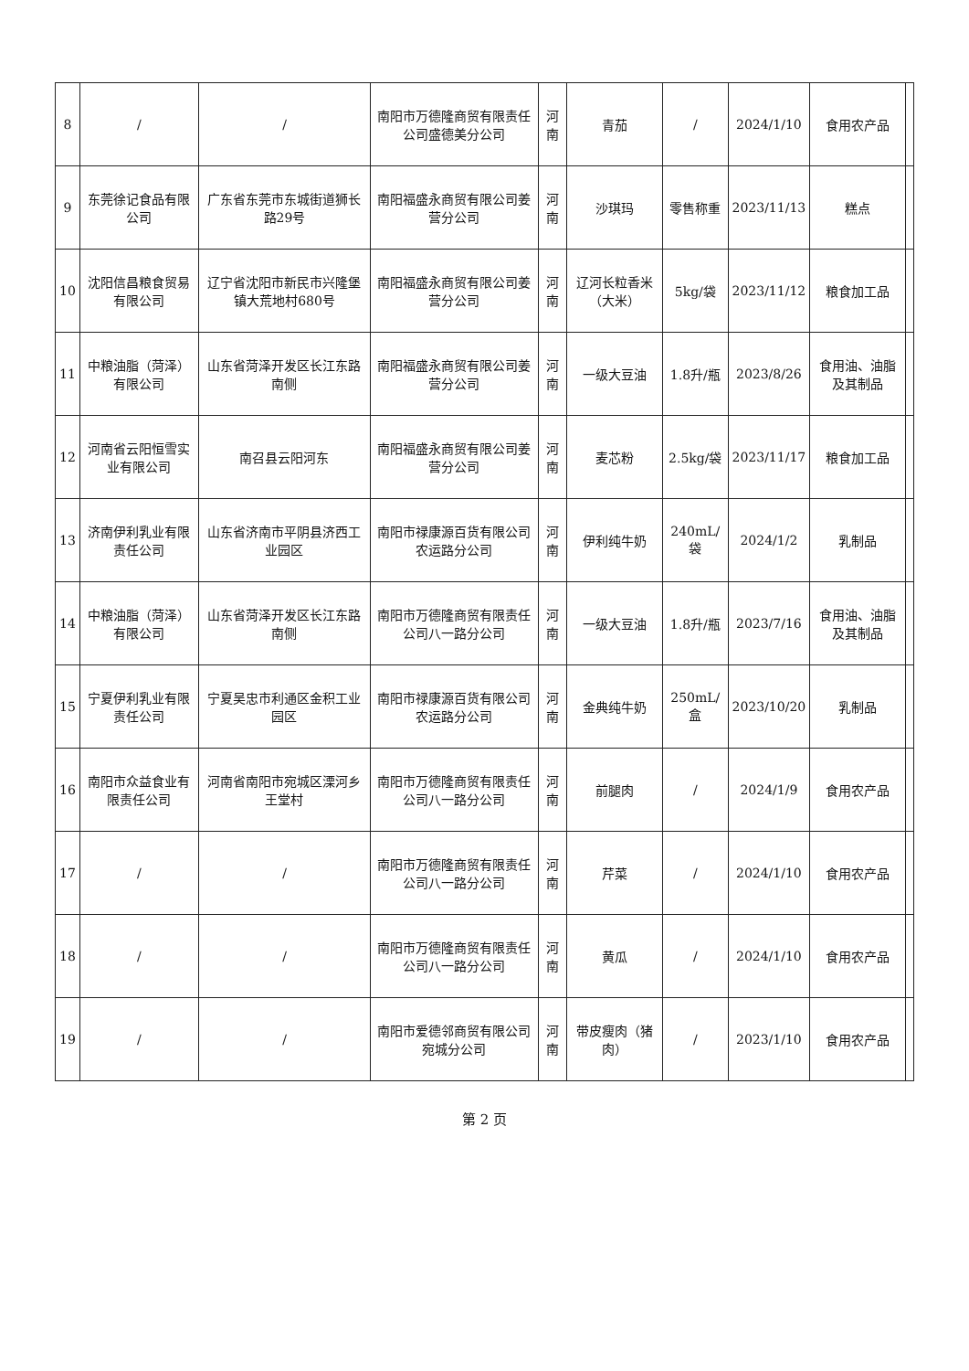| 8 | / | / | 南阳市万德隆商贸有限责任公司盛德美分公司 | 河南 | 青茄 | / | 2024/1/10 | 食用农产品 | |
| 9 | 东莞徐记食品有限公司 | 广东省东莞市东城街道狮长路29号 | 南阳福盛永商贸有限公司姜营分公司 | 河南 | 沙琪玛 | 零售称重 | 2023/11/13 | 糕点 | |
| 10 | 沈阳信昌粮食贸易有限公司 | 辽宁省沈阳市新民市兴隆堡镇大荒地村680号 | 南阳福盛永商贸有限公司姜营分公司 | 河南 | 辽河长粒香米（大米） | 5kg/袋 | 2023/11/12 | 粮食加工品 | |
| 11 | 中粮油脂（菏泽）有限公司 | 山东省菏泽开发区长江东路南侧 | 南阳福盛永商贸有限公司姜营分公司 | 河南 | 一级大豆油 | 1.8升/瓶 | 2023/8/26 | 食用油、油脂及其制品 | |
| 12 | 河南省云阳恒雪实业有限公司 | 南召县云阳河东 | 南阳福盛永商贸有限公司姜营分公司 | 河南 | 麦芯粉 | 2.5kg/袋 | 2023/11/17 | 粮食加工品 | |
| 13 | 济南伊利乳业有限责任公司 | 山东省济南市平阴县济西工业园区 | 南阳市禄康源百货有限公司农运路分公司 | 河南 | 伊利纯牛奶 | 240mL/袋 | 2024/1/2 | 乳制品 | |
| 14 | 中粮油脂（菏泽）有限公司 | 山东省菏泽开发区长江东路南侧 | 南阳市万德隆商贸有限责任公司八一路分公司 | 河南 | 一级大豆油 | 1.8升/瓶 | 2023/7/16 | 食用油、油脂及其制品 | |
| 15 | 宁夏伊利乳业有限责任公司 | 宁夏吴忠市利通区金积工业园区 | 南阳市禄康源百货有限公司农运路分公司 | 河南 | 金典纯牛奶 | 250mL/盒 | 2023/10/20 | 乳制品 | |
| 16 | 南阳市众益食业有限责任公司 | 河南省南阳市宛城区溧河乡王堂村 | 南阳市万德隆商贸有限责任公司八一路分公司 | 河南 | 前腿肉 | / | 2024/1/9 | 食用农产品 | |
| 17 | / | / | 南阳市万德隆商贸有限责任公司八一路分公司 | 河南 | 芹菜 | / | 2024/1/10 | 食用农产品 | |
| 18 | / | / | 南阳市万德隆商贸有限责任公司八一路分公司 | 河南 | 黄瓜 | / | 2024/1/10 | 食用农产品 | |
| 19 | / | / | 南阳市爱德邻商贸有限公司宛城分公司 | 河南 | 带皮瘦肉（猪肉） | / | 2023/1/10 | 食用农产品 | |
第 2 页